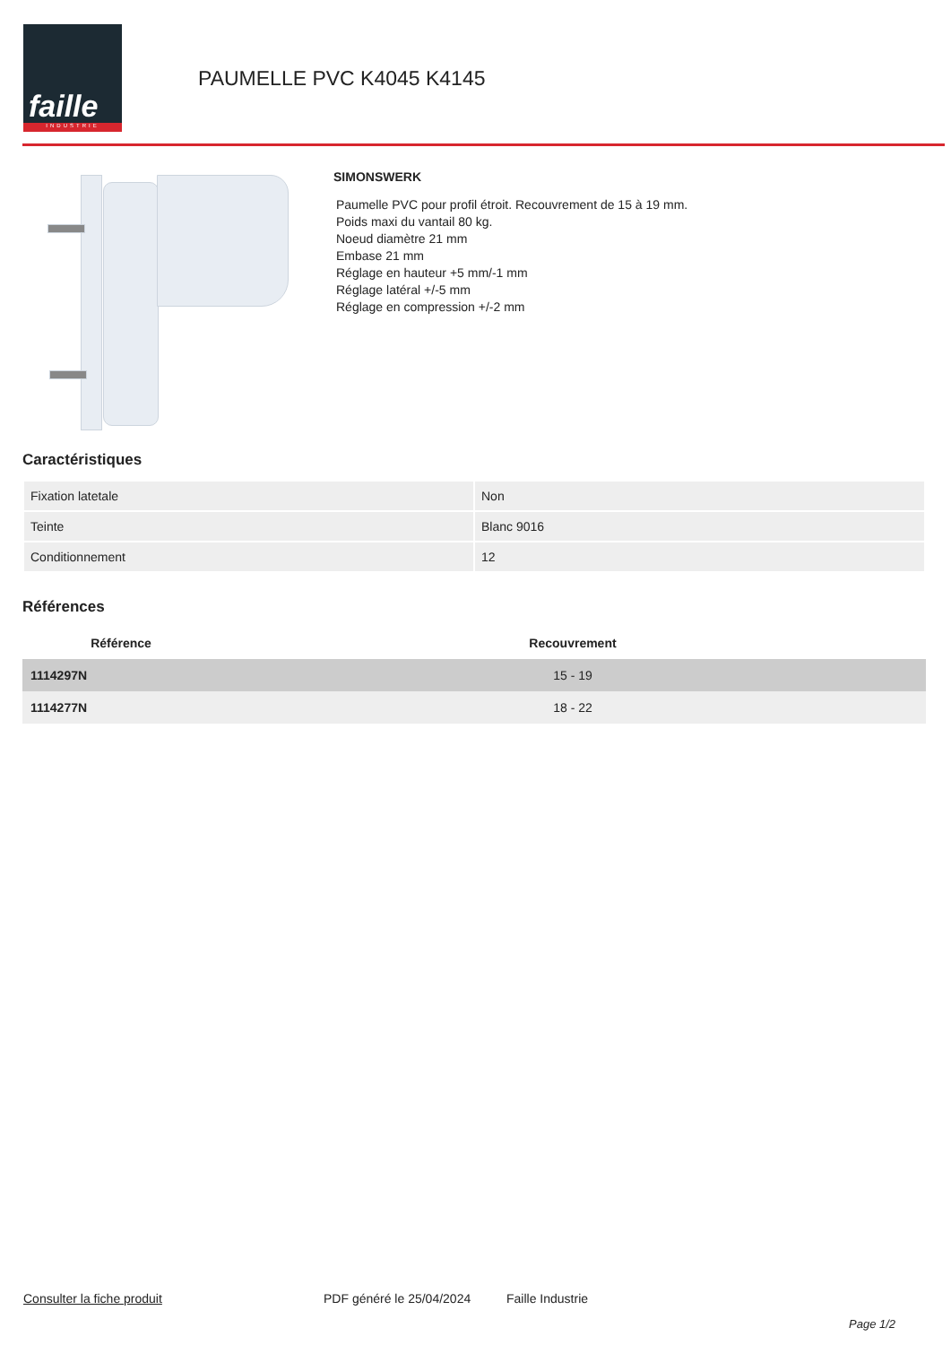faille
INDUSTRIE
PAUMELLE PVC K4045 K4145
SIMONSWERK
Paumelle PVC pour profil étroit. Recouvrement de 15 à 19 mm.
Poids maxi du vantail 80 kg.
Noeud diamètre 21 mm
Embase 21 mm
Réglage en hauteur +5 mm/-1 mm
Réglage latéral +/-5 mm
Réglage en compression +/-2 mm
Caractéristiques
| Fixation latetale | Non |
| Teinte | Blanc 9016 |
| Conditionnement | 12 |
Références
| Référence | Recouvrement |
| --- | --- |
| 1114297N | 15 - 19 |
| 1114277N | 18 - 22 |
Consulter la fiche produit PDF généré le 25/04/2024 Faille Industrie
Page 1/2